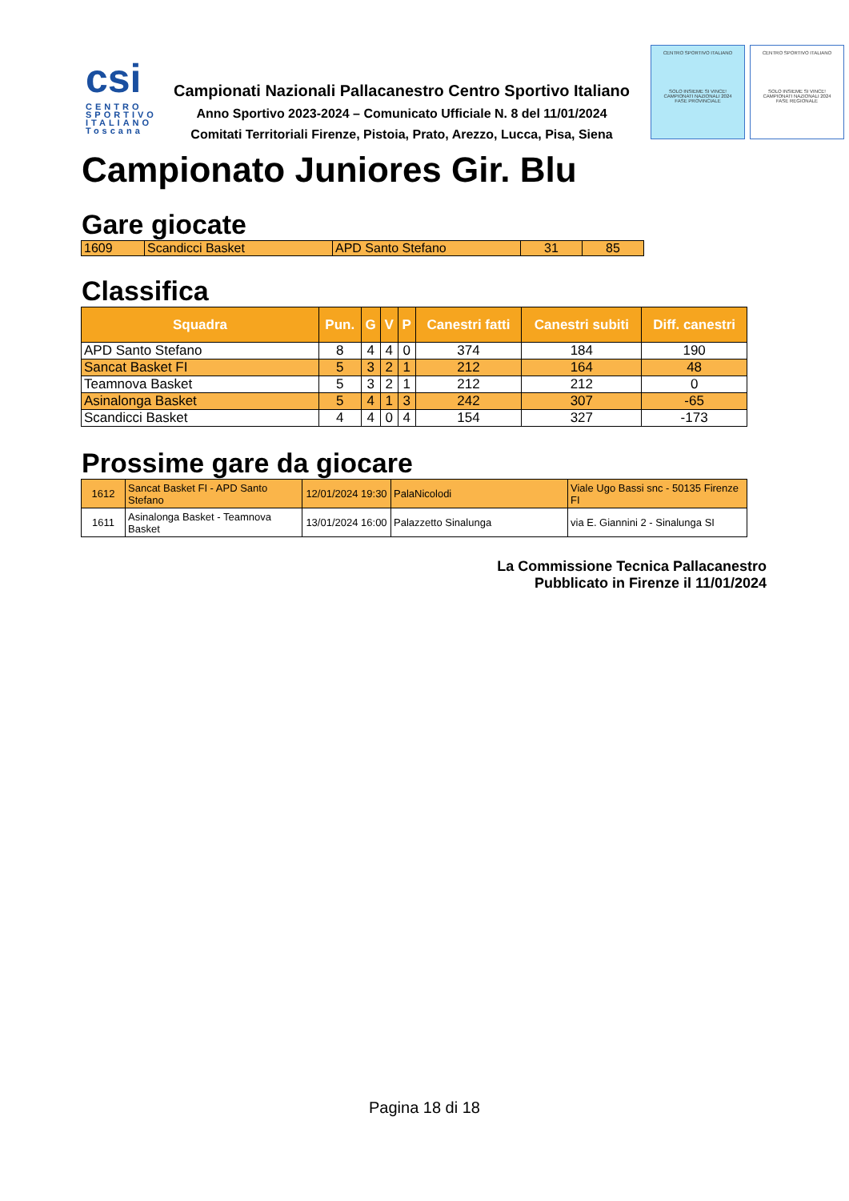csi
CENTRO SPORTIVO ITALIANO Toscana
Campionati Nazionali Pallacanestro Centro Sportivo Italiano
Anno Sportivo 2023-2024 – Comunicato Ufficiale N. 8 del 11/01/2024
Comitati Territoriali Firenze, Pistoia, Prato, Arezzo, Lucca, Pisa, Siena
CENTRO SPORTIVO ITALIANO
SOLO INSIEME SI VINCE!
CAMPIONATI NAZIONALI 2024
FASE PROVINCIALE
CENTRO SPORTIVO ITALIANO
SOLO INSIEME SI VINCE!
CAMPIONATI NAZIONALI 2024
FASE REGIONALE
Campionato Juniores Gir. Blu
Gare giocate
| 1609 | Scandicci Basket | APD Santo Stefano | 31 | 85 |
Classifica
| Squadra | Pun. | G | V | P | Canestri fatti | Canestri subiti | Diff. canestri |
| --- | --- | --- | --- | --- | --- | --- | --- |
| APD Santo Stefano | 8 | 4 | 4 | 0 | 374 | 184 | 190 |
| Sancat Basket FI | 5 | 3 | 2 | 1 | 212 | 164 | 48 |
| Teamnova Basket | 5 | 3 | 2 | 1 | 212 | 212 | 0 |
| Asinalonga Basket | 5 | 4 | 1 | 3 | 242 | 307 | -65 |
| Scandicci Basket | 4 | 4 | 0 | 4 | 154 | 327 | -173 |
Prossime gare da giocare
| 1612 | Sancat Basket FI - APD Santo Stefano | 12/01/2024 19:30 | PalaNicolodi | Viale Ugo Bassi snc - 50135 Firenze FI |
| 1611 | Asinalonga Basket - Teamnova Basket | 13/01/2024 16:00 | Palazzetto Sinalunga | via E. Giannini 2 - Sinalunga SI |
La Commissione Tecnica Pallacanestro
Pubblicato in Firenze il 11/01/2024
Pagina 18 di 18